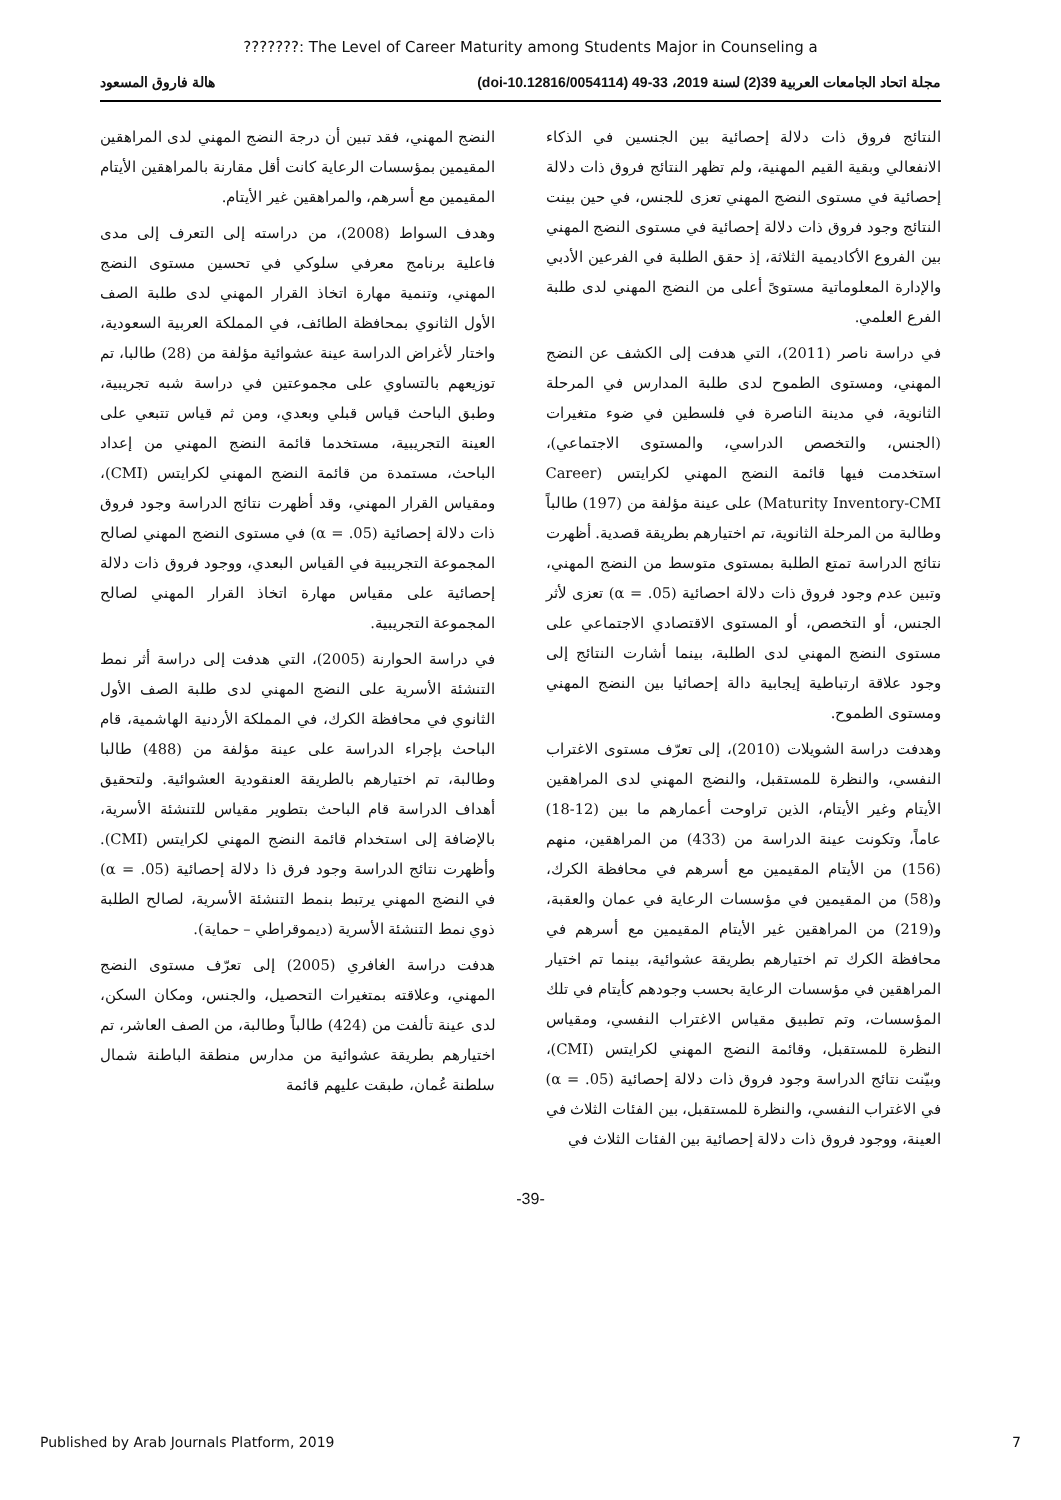???????: The Level of Career Maturity among Students Major in Counseling a
مجلة اتحاد الجامعات العربية 39(2) لسنة 2019، 33-49 (doi-10.12816/0054114) هالة فاروق المسعود
النتائج فروق ذات دلالة إحصائية بين الجنسين في الذكاء الانفعالي وبقية القيم المهنية، ولم تظهر النتائج فروق ذات دلالة إحصائية في مستوى النضج المهني تعزى للجنس، في حين بينت النتائج وجود فروق ذات دلالة إحصائية في مستوى النضج المهني بين الفروع الأكاديمية الثلاثة، إذ حقق الطلبة في الفرعين الأدبي والإدارة المعلوماتية مستوىً أعلى من النضج المهني لدى طلبة الفرع العلمي.
في دراسة ناصر (2011)، التي هدفت إلى الكشف عن النضج المهني، ومستوى الطموح لدى طلبة المدارس في المرحلة الثانوية، في مدينة الناصرة في فلسطين في ضوء متغيرات (الجنس، والتخصص الدراسي، والمستوى الاجتماعي)، استخدمت فيها قائمة النضج المهني لكرايتس (Career Maturity Inventory-CMI) على عينة مؤلفة من (197) طالباً وطالبة من المرحلة الثانوية، تم اختيارهم بطريقة قصدية. أظهرت نتائج الدراسة تمتع الطلبة بمستوى متوسط من النضج المهني، وتبين عدم وجود فروق ذات دلالة احصائية (α = .05) تعزى لأثر الجنس، أو التخصص، أو المستوى الاقتصادي الاجتماعي على مستوى النضج المهني لدى الطلبة، بينما أشارت النتائج إلى وجود علاقة ارتباطية إيجابية دالة إحصائيا بين النضج المهني ومستوى الطموح.
وهدفت دراسة الشويلات (2010)، إلى تعرّف مستوى الاغتراب النفسي، والنظرة للمستقبل، والنضج المهني لدى المراهقين الأيتام وغير الأيتام، الذين تراوحت أعمارهم ما بين (12-18) عاماً، وتكونت عينة الدراسة من (433) من المراهقين، منهم (156) من الأيتام المقيمين مع أسرهم في محافظة الكرك، و(58) من المقيمين في مؤسسات الرعاية في عمان والعقبة، و(219) من المراهقين غير الأيتام المقيمين مع أسرهم في محافظة الكرك تم اختيارهم بطريقة عشوائية، بينما تم اختيار المراهقين في مؤسسات الرعاية بحسب وجودهم كأيتام في تلك المؤسسات، وتم تطبيق مقياس الاغتراب النفسي، ومقياس النظرة للمستقبل، وقائمة النضج المهني لكرايتس (CMI)، وبيّنت نتائج الدراسة وجود فروق ذات دلالة إحصائية (α = .05) في الاغتراب النفسي، والنظرة للمستقبل، بين الفئات الثلاث في العينة، ووجود فروق ذات دلالة إحصائية بين الفئات الثلاث في
النضج المهني، فقد تبين أن درجة النضج المهني لدى المراهقين المقيمين بمؤسسات الرعاية كانت أقل مقارنة بالمراهقين الأيتام المقيمين مع أسرهم، والمراهقين غير الأيتام.
وهدف السواط (2008)، من دراسته إلى التعرف إلى مدى فاعلية برنامج معرفي سلوكي في تحسين مستوى النضج المهني، وتنمية مهارة اتخاذ القرار المهني لدى طلبة الصف الأول الثانوي بمحافظة الطائف، في المملكة العربية السعودية، واختار لأغراض الدراسة عينة عشوائية مؤلفة من (28) طالبا، تم توزيعهم بالتساوي على مجموعتين في دراسة شبه تجريبية، وطبق الباحث قياس قبلي وبعدي، ومن ثم قياس تتبعي على العينة التجريبية، مستخدما قائمة النضج المهني من إعداد الباحث، مستمدة من قائمة النضج المهني لكرايتس (CMI)، ومقياس القرار المهني، وقد أظهرت نتائج الدراسة وجود فروق ذات دلالة إحصائية (α = .05) في مستوى النضج المهني لصالح المجموعة التجريبية في القياس البعدي، ووجود فروق ذات دلالة إحصائية على مقياس مهارة اتخاذ القرار المهني لصالح المجموعة التجريبية.
في دراسة الحوارنة (2005)، التي هدفت إلى دراسة أثر نمط التنشئة الأسرية على النضج المهني لدى طلبة الصف الأول الثانوي في محافظة الكرك، في المملكة الأردنية الهاشمية، قام الباحث بإجراء الدراسة على عينة مؤلفة من (488) طالبا وطالبة، تم اختيارهم بالطريقة العنقودية العشوائية. ولتحقيق أهداف الدراسة قام الباحث بتطوير مقياس للتنشئة الأسرية، بالإضافة إلى استخدام قائمة النضج المهني لكرايتس (CMI). وأظهرت نتائج الدراسة وجود فرق ذا دلالة إحصائية (α = .05) في النضج المهني يرتبط بنمط التنشئة الأسرية، لصالح الطلبة ذوي نمط التنشئة الأسرية (ديموقراطي – حماية).
هدفت دراسة الغافري (2005) إلى تعرّف مستوى النضج المهني، وعلاقته بمتغيرات التحصيل، والجنس، ومكان السكن، لدى عينة تألفت من (424) طالباً وطالبة، من الصف العاشر، تم اختيارهم بطريقة عشوائية من مدارس منطقة الباطنة شمال سلطنة عُمان، طبقت عليهم قائمة
-39-
Published by Arab Journals Platform, 2019 7